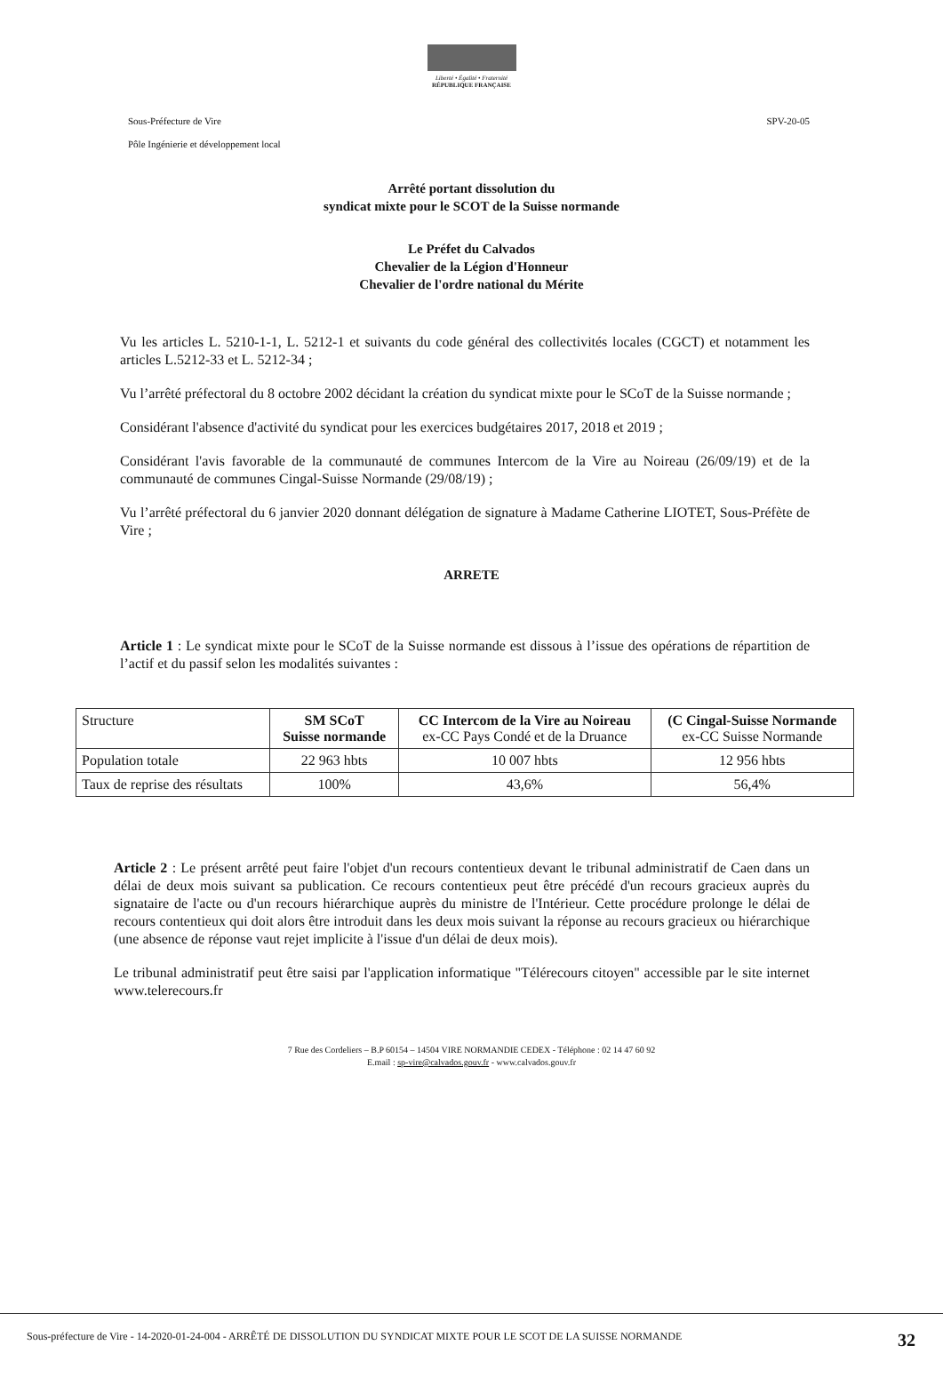Liberté • Égalité • Fraternité
RÉPUBLIQUE FRANÇAISE
Sous-Préfecture de Vire SPV-20-05
Pôle Ingénierie et développement local
Arrêté portant dissolution du
syndicat mixte pour le SCOT de la Suisse normande
Le Préfet du Calvados
Chevalier de la Légion d'Honneur
Chevalier de l'ordre national du Mérite
Vu les articles L. 5210-1-1, L. 5212-1 et suivants du code général des collectivités locales (CGCT) et notamment les articles L.5212-33 et L. 5212-34 ;
Vu l’arrêté préfectoral du 8 octobre 2002 décidant la création du syndicat mixte pour le SCoT de la Suisse normande ;
Considérant l'absence d'activité du syndicat pour les exercices budgétaires 2017, 2018 et 2019 ;
Considérant l'avis favorable de la communauté de communes Intercom de la Vire au Noireau (26/09/19) et de la communauté de communes Cingal-Suisse Normande (29/08/19) ;
Vu l’arrêté préfectoral du 6 janvier 2020 donnant délégation de signature à Madame Catherine LIOTET, Sous-Préfète de Vire ;
ARRETE
Article 1 : Le syndicat mixte pour le SCoT de la Suisse normande est dissous à l’issue des opérations de répartition de l’actif et du passif selon les modalités suivantes :
| Structure | SM SCoT Suisse normande | CC Intercom de la Vire au Noireau ex-CC Pays Condé et de la Druance | (C Cingal-Suisse Normande ex-CC Suisse Normande |
| Population totale | 22 963 hbts | 10 007 hbts | 12 956 hbts |
| Taux de reprise des résultats | 100% | 43,6% | 56,4% |
Article 2 : Le présent arrêté peut faire l'objet d'un recours contentieux devant le tribunal administratif de Caen dans un délai de deux mois suivant sa publication. Ce recours contentieux peut être précédé d'un recours gracieux auprès du signataire de l'acte ou d'un recours hiérarchique auprès du ministre de l'Intérieur. Cette procédure prolonge le délai de recours contentieux qui doit alors être introduit dans les deux mois suivant la réponse au recours gracieux ou hiérarchique (une absence de réponse vaut rejet implicite à l'issue d'un délai de deux mois).
Le tribunal administratif peut être saisi par l'application informatique "Télérecours citoyen" accessible par le site internet www.telerecours.fr
7 Rue des Cordeliers – B.P 60154 – 14504 VIRE NORMANDIE CEDEX - Téléphone : 02 14 47 60 92
E.mail : sp-vire@calvados.gouv.fr - www.calvados.gouv.fr
Sous-préfecture de Vire - 14-2020-01-24-004 - ARRÊTÉ DE DISSOLUTION DU SYNDICAT MIXTE POUR LE SCOT DE LA SUISSE NORMANDE 32